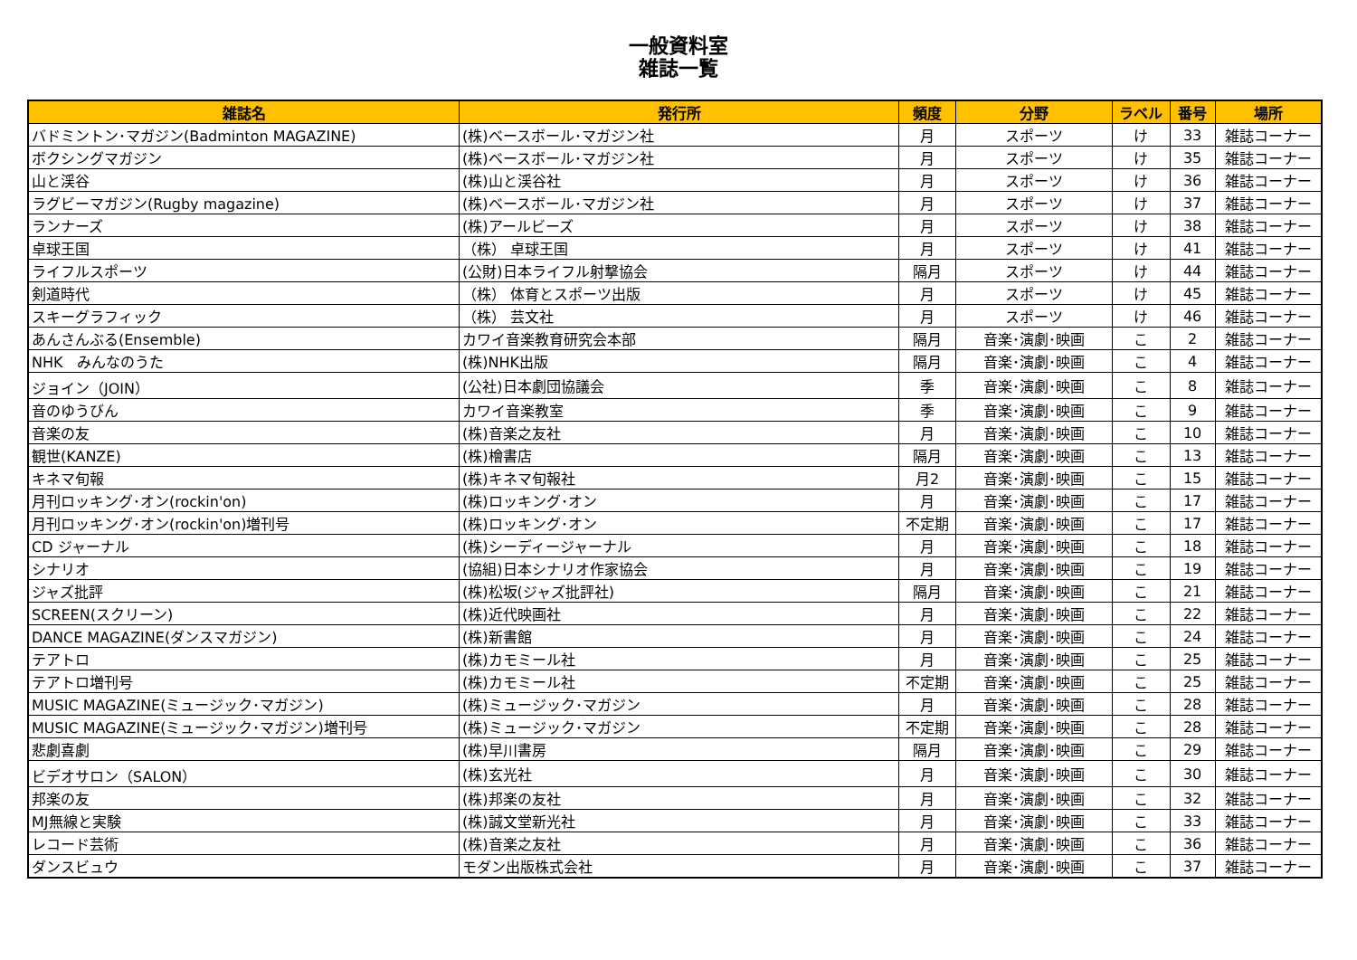一般資料室
雑誌一覧
| 雑誌名 | 発行所 | 頻度 | 分野 | ラベル | 番号 | 場所 |
| --- | --- | --- | --- | --- | --- | --- |
| バドミントン･マガジン(Badminton MAGAZINE) | (株)ベースボール･マガジン社 | 月 | スポーツ | け | 33 | 雑誌コーナー |
| ボクシングマガジン | (株)ベースボール･マガジン社 | 月 | スポーツ | け | 35 | 雑誌コーナー |
| 山と渓谷 | (株)山と渓谷社 | 月 | スポーツ | け | 36 | 雑誌コーナー |
| ラグビーマガジン(Rugby magazine) | (株)ベースボール･マガジン社 | 月 | スポーツ | け | 37 | 雑誌コーナー |
| ランナーズ | (株)アールビーズ | 月 | スポーツ | け | 38 | 雑誌コーナー |
| 卓球王国 | （株） 卓球王国 | 月 | スポーツ | け | 41 | 雑誌コーナー |
| ライフルスポーツ | (公財)日本ライフル射撃協会 | 隔月 | スポーツ | け | 44 | 雑誌コーナー |
| 剣道時代 | （株） 体育とスポーツ出版 | 月 | スポーツ | け | 45 | 雑誌コーナー |
| スキーグラフィック | （株） 芸文社 | 月 | スポーツ | け | 46 | 雑誌コーナー |
| あんさんぶる(Ensemble) | カワイ音楽教育研究会本部 | 隔月 | 音楽･演劇･映画 | こ | 2 | 雑誌コーナー |
| NHK みんなのうた | (株)NHK出版 | 隔月 | 音楽･演劇･映画 | こ | 4 | 雑誌コーナー |
| ジョイン（JOIN） | (公社)日本劇団協議会 | 季 | 音楽･演劇･映画 | こ | 8 | 雑誌コーナー |
| 音のゆうびん | カワイ音楽教室 | 季 | 音楽･演劇･映画 | こ | 9 | 雑誌コーナー |
| 音楽の友 | (株)音楽之友社 | 月 | 音楽･演劇･映画 | こ | 10 | 雑誌コーナー |
| 観世(KANZE) | (株)檜書店 | 隔月 | 音楽･演劇･映画 | こ | 13 | 雑誌コーナー |
| キネマ旬報 | (株)キネマ旬報社 | 月2 | 音楽･演劇･映画 | こ | 15 | 雑誌コーナー |
| 月刊ロッキング･オン(rockin'on) | (株)ロッキング･オン | 月 | 音楽･演劇･映画 | こ | 17 | 雑誌コーナー |
| 月刊ロッキング･オン(rockin'on)増刊号 | (株)ロッキング･オン | 不定期 | 音楽･演劇･映画 | こ | 17 | 雑誌コーナー |
| CD ジャーナル | (株)シーディージャーナル | 月 | 音楽･演劇･映画 | こ | 18 | 雑誌コーナー |
| シナリオ | (協組)日本シナリオ作家協会 | 月 | 音楽･演劇･映画 | こ | 19 | 雑誌コーナー |
| ジャズ批評 | (株)松坂(ジャズ批評社) | 隔月 | 音楽･演劇･映画 | こ | 21 | 雑誌コーナー |
| SCREEN(スクリーン) | (株)近代映画社 | 月 | 音楽･演劇･映画 | こ | 22 | 雑誌コーナー |
| DANCE MAGAZINE(ダンスマガジン) | (株)新書館 | 月 | 音楽･演劇･映画 | こ | 24 | 雑誌コーナー |
| テアトロ | (株)カモミール社 | 月 | 音楽･演劇･映画 | こ | 25 | 雑誌コーナー |
| テアトロ増刊号 | (株)カモミール社 | 不定期 | 音楽･演劇･映画 | こ | 25 | 雑誌コーナー |
| MUSIC MAGAZINE(ミュージック･マガジン) | (株)ミュージック･マガジン | 月 | 音楽･演劇･映画 | こ | 28 | 雑誌コーナー |
| MUSIC MAGAZINE(ミュージック･マガジン)増刊号 | (株)ミュージック･マガジン | 不定期 | 音楽･演劇･映画 | こ | 28 | 雑誌コーナー |
| 悲劇喜劇 | (株)早川書房 | 隔月 | 音楽･演劇･映画 | こ | 29 | 雑誌コーナー |
| ビデオサロン（SALON） | (株)玄光社 | 月 | 音楽･演劇･映画 | こ | 30 | 雑誌コーナー |
| 邦楽の友 | (株)邦楽の友社 | 月 | 音楽･演劇･映画 | こ | 32 | 雑誌コーナー |
| MJ無線と実験 | (株)誠文堂新光社 | 月 | 音楽･演劇･映画 | こ | 33 | 雑誌コーナー |
| レコード芸術 | (株)音楽之友社 | 月 | 音楽･演劇･映画 | こ | 36 | 雑誌コーナー |
| ダンスビュウ | モダン出版株式会社 | 月 | 音楽･演劇･映画 | こ | 37 | 雑誌コーナー |